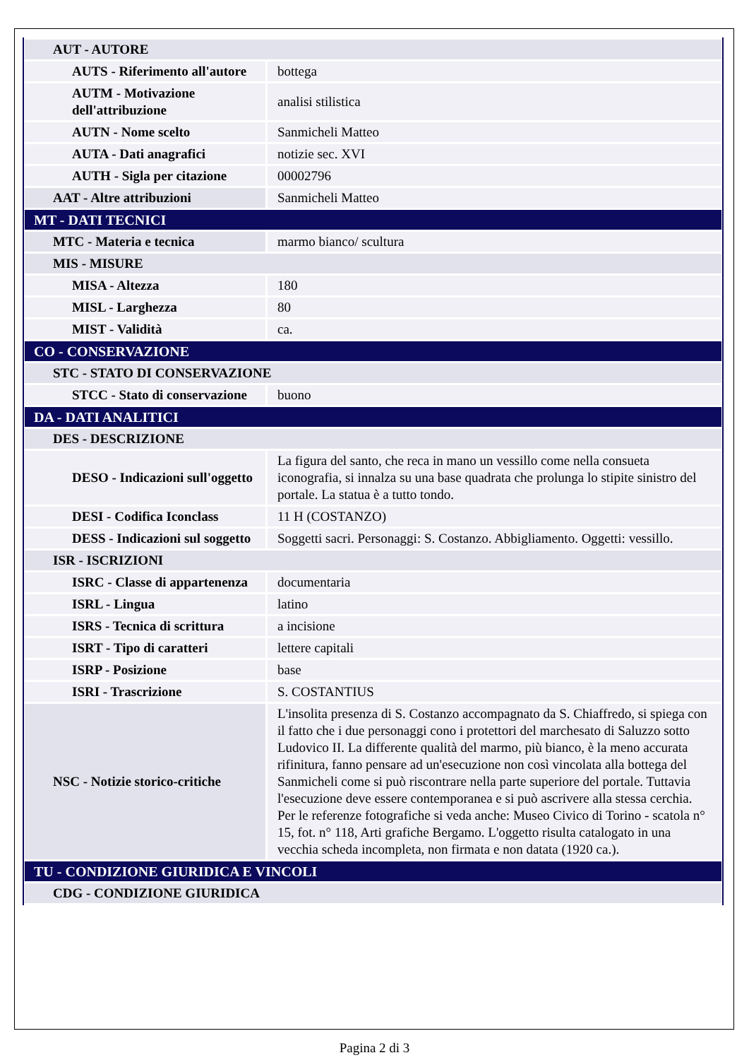| AUT - AUTORE | |
| AUTS - Riferimento all'autore | bottega |
| AUTM - Motivazione dell'attribuzione | analisi stilistica |
| AUTN - Nome scelto | Sanmicheli Matteo |
| AUTA - Dati anagrafici | notizie sec. XVI |
| AUTH - Sigla per citazione | 00002796 |
| AAT - Altre attribuzioni | Sanmicheli Matteo |
| MT - DATI TECNICI | |
| MTC - Materia e tecnica | marmo bianco/ scultura |
| MIS - MISURE | |
| MISA - Altezza | 180 |
| MISL - Larghezza | 80 |
| MIST - Validità | ca. |
| CO - CONSERVAZIONE | |
| STC - STATO DI CONSERVAZIONE | |
| STCC - Stato di conservazione | buono |
| DA - DATI ANALITICI | |
| DES - DESCRIZIONE | |
| DESO - Indicazioni sull'oggetto | La figura del santo, che reca in mano un vessillo come nella consueta iconografia, si innalza su una base quadrata che prolunga lo stipite sinistro del portale. La statua è a tutto tondo. |
| DESI - Codifica Iconclass | 11 H (COSTANZO) |
| DESS - Indicazioni sul soggetto | Soggetti sacri. Personaggi: S. Costanzo. Abbigliamento. Oggetti: vessillo. |
| ISR - ISCRIZIONI | |
| ISRC - Classe di appartenenza | documentaria |
| ISRL - Lingua | latino |
| ISRS - Tecnica di scrittura | a incisione |
| ISRT - Tipo di caratteri | lettere capitali |
| ISRP - Posizione | base |
| ISRI - Trascrizione | S. COSTANTIUS |
| NSC - Notizie storico-critiche | L'insolita presenza di S. Costanzo accompagnato da S. Chiaffredo, si spiega con il fatto che i due personaggi cono i protettori del marchesato di Saluzzo sotto Ludovico II. La differente qualità del marmo, più bianco, è la meno accurata rifinitura, fanno pensare ad un'esecuzione non così vincolata alla bottega del Sanmicheli come si può riscontrare nella parte superiore del portale. Tuttavia l'esecuzione deve essere contemporanea e si può ascrivere alla stessa cerchia. Per le referenze fotografiche si veda anche: Museo Civico di Torino - scatola n° 15, fot. n° 118, Arti grafiche Bergamo. L'oggetto risulta catalogato in una vecchia scheda incompleta, non firmata e non datata (1920 ca.). |
| TU - CONDIZIONE GIURIDICA E VINCOLI | |
| CDG - CONDIZIONE GIURIDICA | |
Pagina 2 di 3